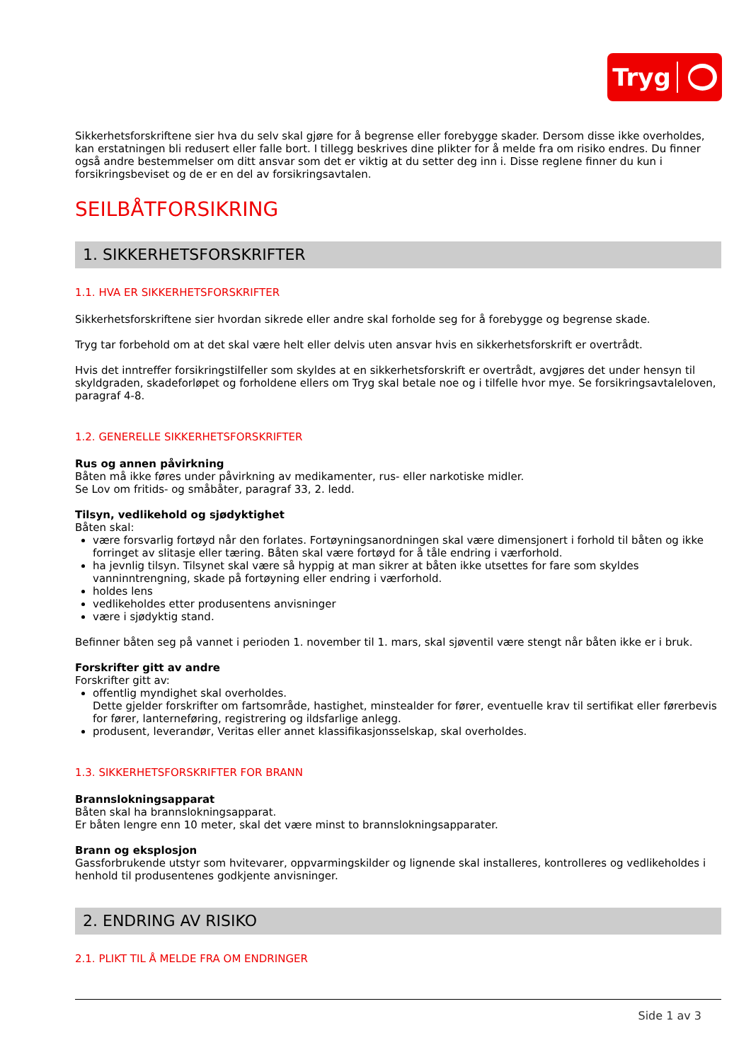Tryg
Sikkerhetsforskriftene sier hva du selv skal gjøre for å begrense eller forebygge skader. Dersom disse ikke overholdes, kan erstatningen bli redusert eller falle bort. I tillegg beskrives dine plikter for å melde fra om risiko endres. Du finner også andre bestemmelser om ditt ansvar som det er viktig at du setter deg inn i. Disse reglene finner du kun i forsikringsbeviset og de er en del av forsikringsavtalen.
SEILBÅTFORSIKRING
1. SIKKERHETSFORSKRIFTER
1.1. HVA ER SIKKERHETSFORSKRIFTER
Sikkerhetsforskriftene sier hvordan sikrede eller andre skal forholde seg for å forebygge og begrense skade.
Tryg tar forbehold om at det skal være helt eller delvis uten ansvar hvis en sikkerhetsforskrift er overtrådt.
Hvis det inntreffer forsikringstilfeller som skyldes at en sikkerhetsforskrift er overtrådt, avgjøres det under hensyn til skyldgraden, skadeforløpet og forholdene ellers om Tryg skal betale noe og i tilfelle hvor mye. Se forsikringsavtaleloven, paragraf 4-8.
1.2. GENERELLE SIKKERHETSFORSKRIFTER
Rus og annen påvirkning
Båten må ikke føres under påvirkning av medikamenter, rus- eller narkotiske midler.
Se Lov om fritids- og småbåter, paragraf 33, 2. ledd.
Tilsyn, vedlikehold og sjødyktighet
Båten skal:
være forsvarlig fortøyd når den forlates. Fortøyningsanordningen skal være dimensjonert i forhold til båten og ikke forringet av slitasje eller tæring. Båten skal være fortøyd for å tåle endring i værforhold.
ha jevnlig tilsyn. Tilsynet skal være så hyppig at man sikrer at båten ikke utsettes for fare som skyldes vanninntrengning, skade på fortøyning eller endring i værforhold.
holdes lens
vedlikeholdes etter produsentens anvisninger
være i sjødyktig stand.
Befinner båten seg på vannet i perioden 1. november til 1. mars, skal sjøventil være stengt når båten ikke er i bruk.
Forskrifter gitt av andre
Forskrifter gitt av:
offentlig myndighet skal overholdes.
Dette gjelder forskrifter om fartsområde, hastighet, minstealder for fører, eventuelle krav til sertifikat eller førerbevis for fører, lanterneføring, registrering og ildsfarlige anlegg.
produsent, leverandør, Veritas eller annet klassifikasjonsselskap, skal overholdes.
1.3. SIKKERHETSFORSKRIFTER FOR BRANN
Brannslokningsapparat
Båten skal ha brannslokningsapparat.
Er båten lengre enn 10 meter, skal det være minst to brannslokningsapparater.
Brann og eksplosjon
Gassforbrukende utstyr som hvitevarer, oppvarmingskilder og lignende skal installeres, kontrolleres og vedlikeholdes i henhold til produsentenes godkjente anvisninger.
2. ENDRING AV RISIKO
2.1. PLIKT TIL Å MELDE FRA OM ENDRINGER
Side 1 av 3